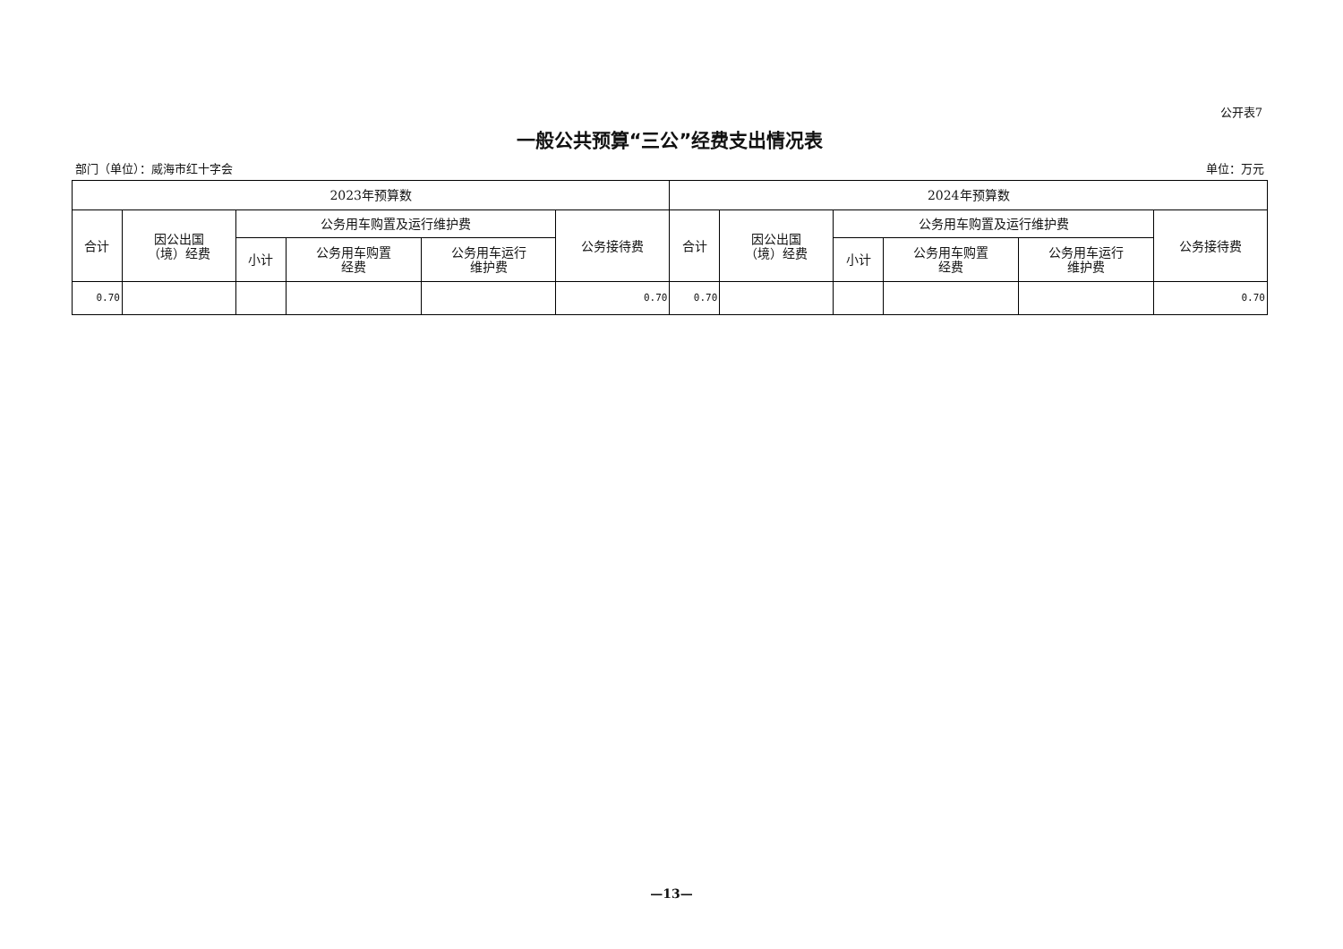公开表7
一般公共预算“三公”经费支出情况表
部门（单位）：威海市红十字会 单位：万元
| 2023年预算数 | | | | | | 2024年预算数 | | | | | |
| --- | --- | --- | --- | --- | --- | --- | --- | --- | --- | --- | --- |
| 合计 | 因公出国 （境）经费 | 公务用车购置及运行维护费 | | | 公务接待费 | 合计 | 因公出国 （境）经费 | 公务用车购置及运行维护费 | | | 公务接待费 |
| | | 小计 | 公务用车购置 经费 | 公务用车运行 维护费 | | | | 小计 | 公务用车购置 经费 | 公务用车运行 维护费 | |
| 0.70 | | | | | 0.70 | 0.70 | | | | | 0.70 |
—13—